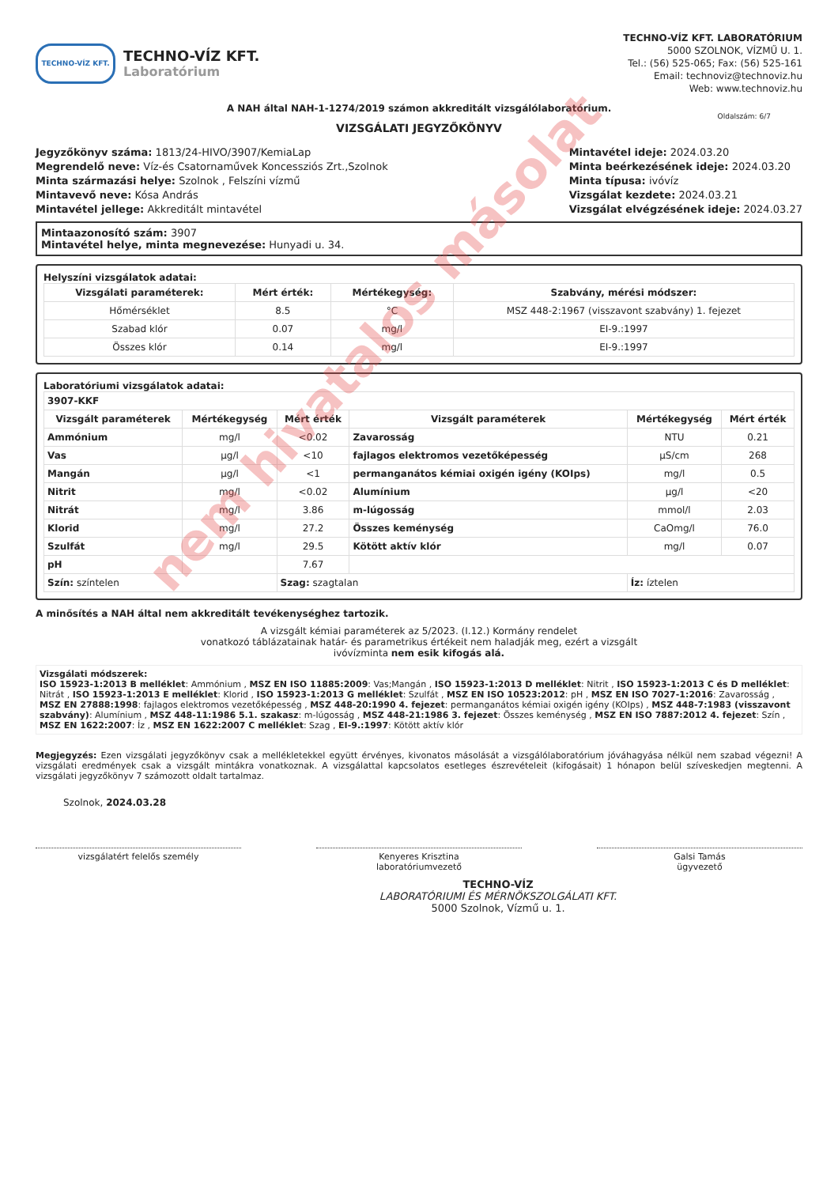TECHNO-VÍZ KFT.
TECHNO-VÍZ KFT.
Laboratórium
TECHNO-VÍZ KFT. LABORATÓRIUM
5000 SZOLNOK, VÍZMŰ U. 1.
Tel.: (56) 525-065; Fax: (56) 525-161
Email: technoviz@technoviz.hu
Web: www.technoviz.hu
A NAH által NAH-1-1274/2019 számon akkreditált vizsgálólaboratórium.
VIZSGÁLATI JEGYZŐKÖNYV
Oldalszám: 6/7
Jegyzőkönyv száma: 1813/24-HIVO/3907/KemiaLap
Megrendelő neve: Víz-és Csatornaművek Koncessziós Zrt.,Szolnok
Minta származási helye: Szolnok , Felszíni vízmű
Mintavevő neve: Kósa András
Mintavétel jellege: Akkreditált mintavétel
Mintavétel ideje: 2024.03.20
Minta beérkezésének ideje: 2024.03.20
Minta típusa: ivóvíz
Vizsgálat kezdete: 2024.03.21
Vizsgálat elvégzésének ideje: 2024.03.27
Mintaazonosító szám: 3907
Mintavétel helye, minta megnevezése: Hunyadi u. 34.
Helyszíni vizsgálatok adatai:
| Vizsgálati paraméterek: | Mért érték: | Mértékegység: | Szabvány, mérési módszer: |
| --- | --- | --- | --- |
| Hőmérséklet | 8.5 | °C | MSZ 448-2:1967 (visszavont szabvány) 1. fejezet |
| Szabad klór | 0.07 | mg/l | EI-9.:1997 |
| Összes klór | 0.14 | mg/l | EI-9.:1997 |
Laboratóriumi vizsgálatok adatai:
| 3907-KKF | | | | | |
| Vizsgált paraméterek | Mértékegység | Mért érték | Vizsgált paraméterek | Mértékegység | Mért érték |
| Ammónium | mg/l | <0.02 | Zavarosság | NTU | 0.21 |
| Vas | µg/l | <10 | fajlagos elektromos vezetőképesség | µS/cm | 268 |
| Mangán | µg/l | <1 | permanganátos kémiai oxigén igény (KOIps) | mg/l | 0.5 |
| Nitrit | mg/l | <0.02 | Alumínium | µg/l | <20 |
| Nitrát | mg/l | 3.86 | m-lúgosság | mmol/l | 2.03 |
| Klorid | mg/l | 27.2 | Összes keménység | CaOmg/l | 76.0 |
| Szulfát | mg/l | 29.5 | Kötött aktív klór | mg/l | 0.07 |
| pH | | 7.67 | | | |
| Szín: színtelen | | Szag: szagtalan | | Íz: íztelen | |
A minősítés a NAH által nem akkreditált tevékenységhez tartozik.
A vizsgált kémiai paraméterek az 5/2023. (I.12.) Kormány rendelet
vonatkozó táblázatainak határ- és parametrikus értékeit nem haladják meg, ezért a vizsgált
ivóvízminta nem esik kifogás alá.
Vizsgálati módszerek:
ISO 15923-1:2013 B melléklet: Ammónium , MSZ EN ISO 11885:2009: Vas;Mangán , ISO 15923-1:2013 D melléklet: Nitrit , ISO 15923-1:2013 C és D melléklet: Nitrát , ISO 15923-1:2013 E melléklet: Klorid , ISO 15923-1:2013 G melléklet: Szulfát , MSZ EN ISO 10523:2012: pH , MSZ EN ISO 7027-1:2016: Zavarosság , MSZ EN 27888:1998: fajlagos elektromos vezetőképesség , MSZ 448-20:1990 4. fejezet: permanganátos kémiai oxigén igény (KOIps) , MSZ 448-7:1983 (visszavont szabvány): Alumínium , MSZ 448-11:1986 5.1. szakasz: m-lúgosság , MSZ 448-21:1986 3. fejezet: Összes keménység , MSZ EN ISO 7887:2012 4. fejezet: Szín , MSZ EN 1622:2007: Íz , MSZ EN 1622:2007 C melléklet: Szag , EI-9.:1997: Kötött aktív klór
Megjegyzés: Ezen vizsgálati jegyzőkönyv csak a mellékletekkel együtt érvényes, kivonatos másolását a vizsgálólaboratórium jóváhagyása nélkül nem szabad végezni! A vizsgálati eredmények csak a vizsgált mintákra vonatkoznak. A vizsgálattal kapcsolatos esetleges észrevételeit (kifogásait) 1 hónapon belül szíveskedjen megtenni. A vizsgálati jegyzőkönyv 7 számozott oldalt tartalmaz.
Szolnok, 2024.03.28
vizsgálatért felelős személy Kenyeres Krisztina
laboratóriumvezető
Galsi Tamás
ügyvezető
TECHNO-VÍZ
LABORATÓRIUMI ÉS MÉRNÖKSZOLGÁLATI KFT.
5000 Szolnok, Vízmű u. 1.
nem hivatalos másolat